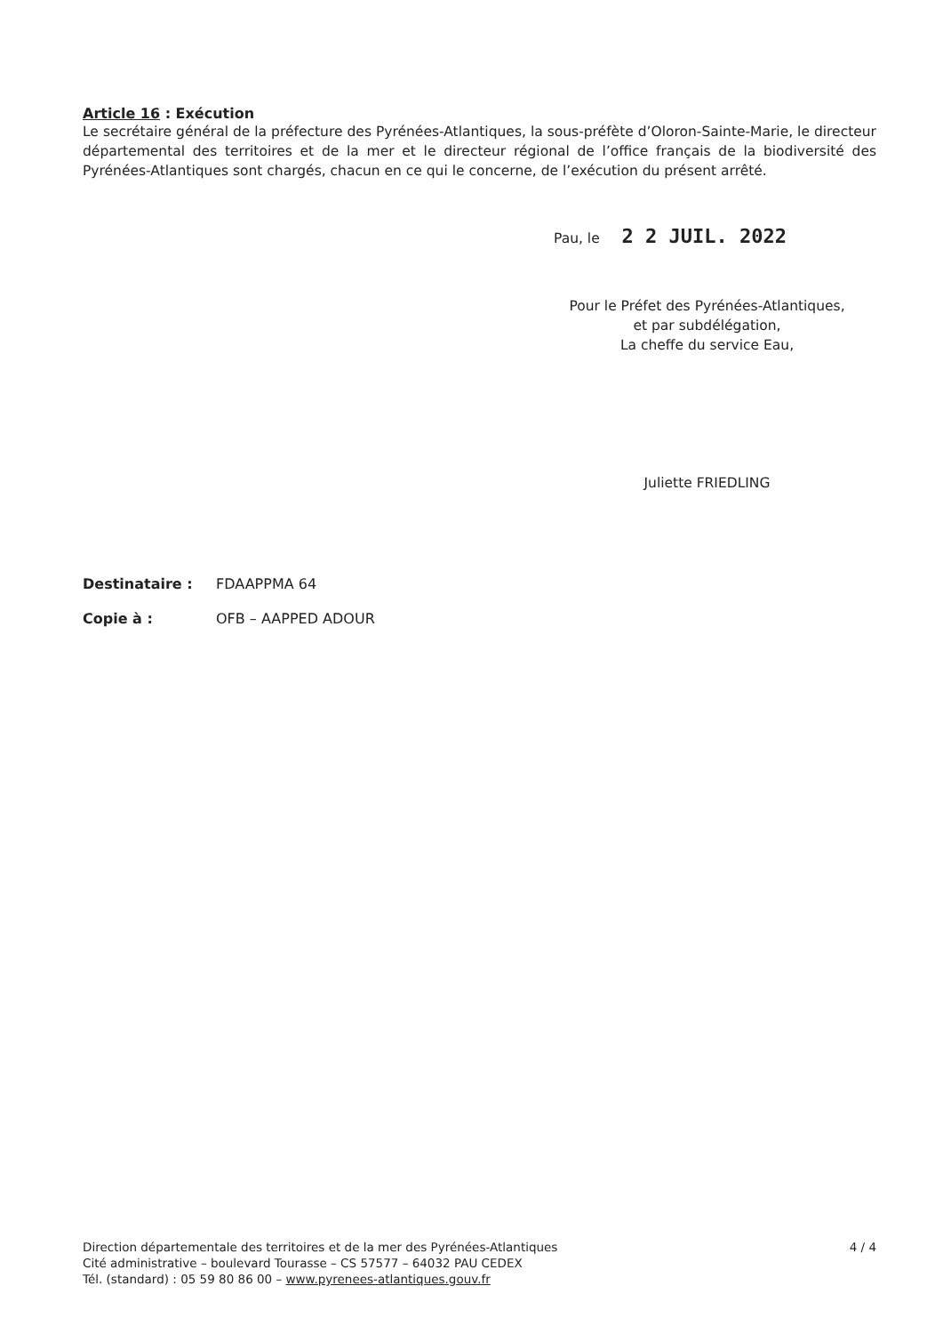Article 16 : Exécution
Le secrétaire général de la préfecture des Pyrénées-Atlantiques, la sous-préfète d’Oloron-Sainte-Marie, le directeur départemental des territoires et de la mer et le directeur régional de l’office français de la biodiversité des Pyrénées-Atlantiques sont chargés, chacun en ce qui le concerne, de l’exécution du présent arrêté.
Pau, le 2 2 JUIL. 2022
Pour le Préfet des Pyrénées-Atlantiques,
et par subdélégation,
La cheffe du service Eau,
Juliette FRIEDLING
Destinataire : FDAAPPMA 64
Copie à : OFB – AAPPED ADOUR
4 / 4 Direction départementale des territoires et de la mer des Pyrénées-Atlantiques
Cité administrative – boulevard Tourasse – CS 57577 – 64032 PAU CEDEX
Tél. (standard) : 05 59 80 86 00 – www.pyrenees-atlantiques.gouv.fr